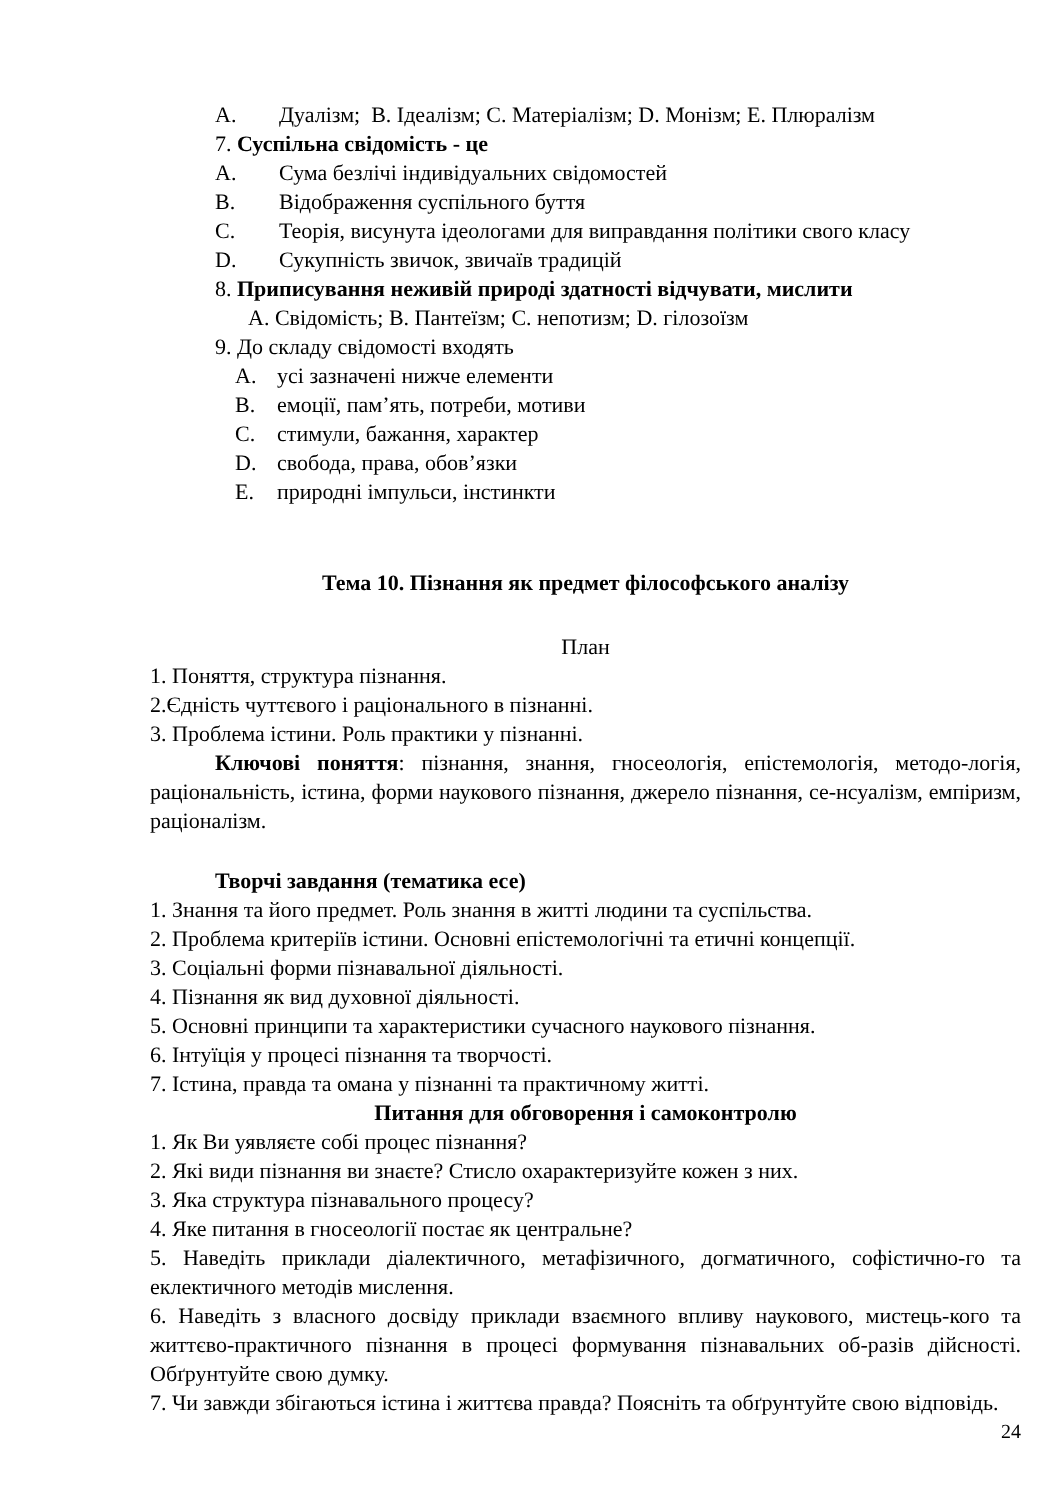A. Дуалізм; B. Ідеалізм; C. Матеріалізм; D. Монізм; E. Плюралізм
7. Суспільна свідомість - це
A. Сума безлічі індивідуальних свідомостей
B. Відображення суспільного буття
C. Теорія, висунута ідеологами для виправдання політики свого класу
D. Сукупність звичок, звичаїв традицій
8. Приписування неживій природі здатності відчувати, мислити
A. Свідомість; B. Пантеїзм; C. непотизм; D. гілозоїзм
9. До складу свідомості входять
A. усі зазначені нижче елементи
B. емоції, пам’ять, потреби, мотиви
C. стимули, бажання, характер
D. свобода, права, обов’язки
E. природні імпульси, інстинкти
Тема 10. Пізнання як предмет філософського аналізу
План
1. Поняття, структура пізнання.
2.Єдність чуттєвого і раціонального в пізнанні.
3. Проблема істини. Роль практики у пізнанні.
Ключові поняття: пізнання, знання, гносеологія, епістемологія, методо-логія, раціональність, істина, форми наукового пізнання, джерело пізнання, се-нсуалізм, емпіризм, раціоналізм.
Творчі завдання (тематика есе)
1. Знання та його предмет. Роль знання в житті людини та суспільства.
2. Проблема критеріїв істини. Основні епістемологічні та етичні концепції.
3. Соціальні форми пізнавальної діяльності.
4. Пізнання як вид духовної діяльності.
5. Основні принципи та характеристики сучасного наукового пізнання.
6. Інтуїція у процесі пізнання та творчості.
7. Істина, правда та омана у пізнанні та практичному житті.
Питання для обговорення і самоконтролю
1. Як Ви уявляєте собі процес пізнання?
2. Які види пізнання ви знаєте? Стисло охарактеризуйте кожен з них.
3. Яка структура пізнавального процесу?
4. Яке питання в гносеології постає як центральне?
5. Наведіть приклади діалектичного, метафізичного, догматичного, софістично-го та еклектичного методів мислення.
6. Наведіть з власного досвіду приклади взаємного впливу наукового, мистець-кого та життєво-практичного пізнання в процесі формування пізнавальних об-разів дійсності. Обґрунтуйте свою думку.
7. Чи завжди збігаються істина і життєва правда? Поясніть та обґрунтуйте свою відповідь.
24